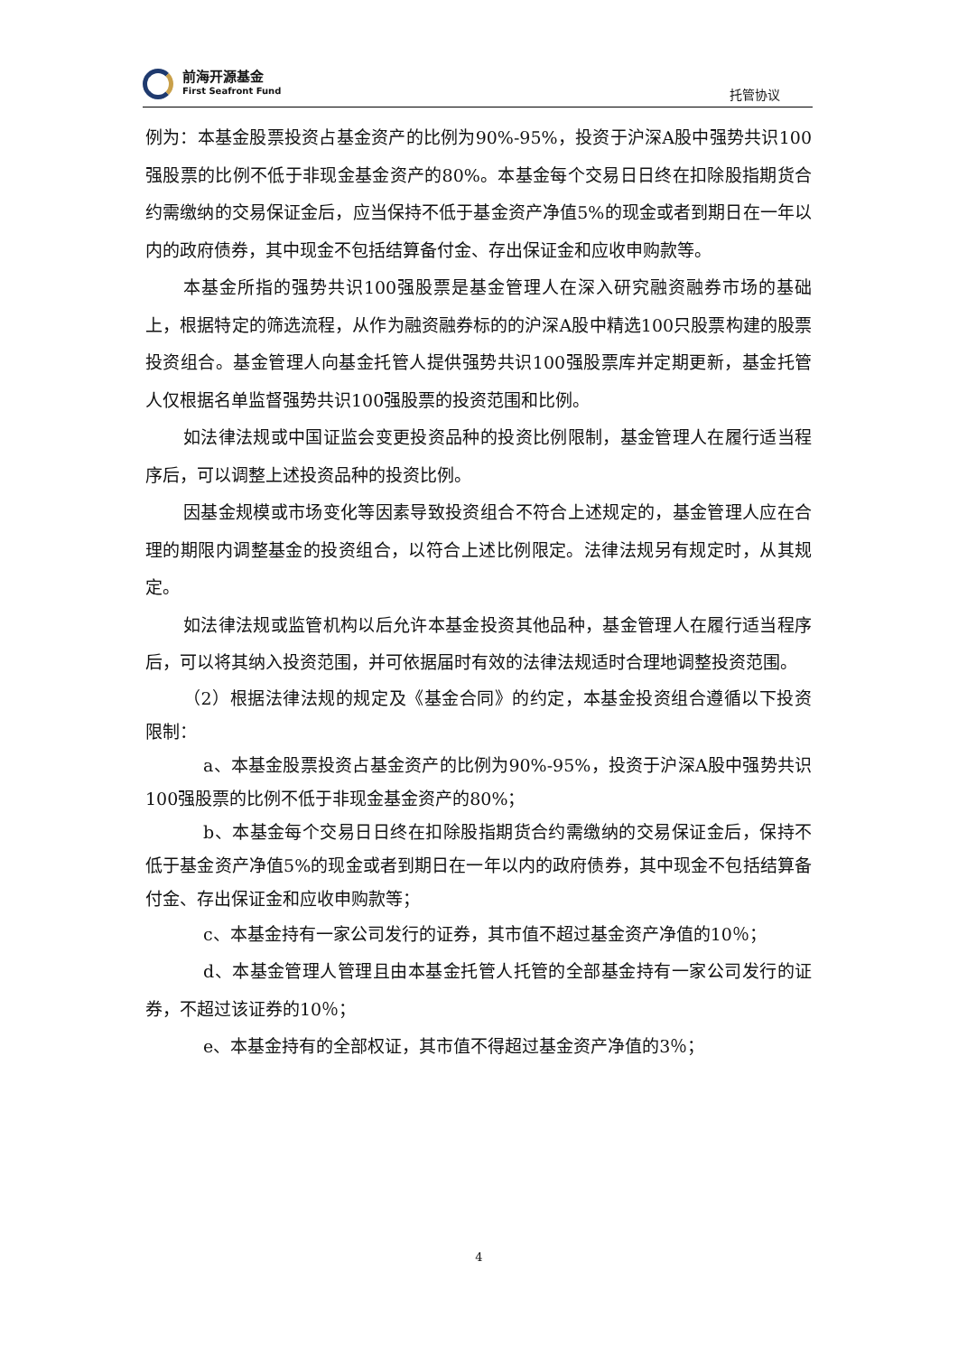前海开源基金
First Seafront Fund
托管协议
例为：本基金股票投资占基金资产的比例为90%-95%，投资于沪深A股中强势共识100强股票的比例不低于非现金基金资产的80%。本基金每个交易日日终在扣除股指期货合约需缴纳的交易保证金后，应当保持不低于基金资产净值5%的现金或者到期日在一年以内的政府债券，其中现金不包括结算备付金、存出保证金和应收申购款等。
本基金所指的强势共识100强股票是基金管理人在深入研究融资融券市场的基础上，根据特定的筛选流程，从作为融资融券标的的沪深A股中精选100只股票构建的股票投资组合。基金管理人向基金托管人提供强势共识100强股票库并定期更新，基金托管人仅根据名单监督强势共识100强股票的投资范围和比例。
如法律法规或中国证监会变更投资品种的投资比例限制，基金管理人在履行适当程序后，可以调整上述投资品种的投资比例。
因基金规模或市场变化等因素导致投资组合不符合上述规定的，基金管理人应在合理的期限内调整基金的投资组合，以符合上述比例限定。法律法规另有规定时，从其规定。
如法律法规或监管机构以后允许本基金投资其他品种，基金管理人在履行适当程序后，可以将其纳入投资范围，并可依据届时有效的法律法规适时合理地调整投资范围。
（2）根据法律法规的规定及《基金合同》的约定，本基金投资组合遵循以下投资限制：
a、本基金股票投资占基金资产的比例为90%-95%，投资于沪深A股中强势共识100强股票的比例不低于非现金基金资产的80%；
b、本基金每个交易日日终在扣除股指期货合约需缴纳的交易保证金后，保持不低于基金资产净值5%的现金或者到期日在一年以内的政府债券，其中现金不包括结算备付金、存出保证金和应收申购款等；
c、本基金持有一家公司发行的证券，其市值不超过基金资产净值的10％；
d、本基金管理人管理且由本基金托管人托管的全部基金持有一家公司发行的证券，不超过该证券的10％；
e、本基金持有的全部权证，其市值不得超过基金资产净值的3％；
4